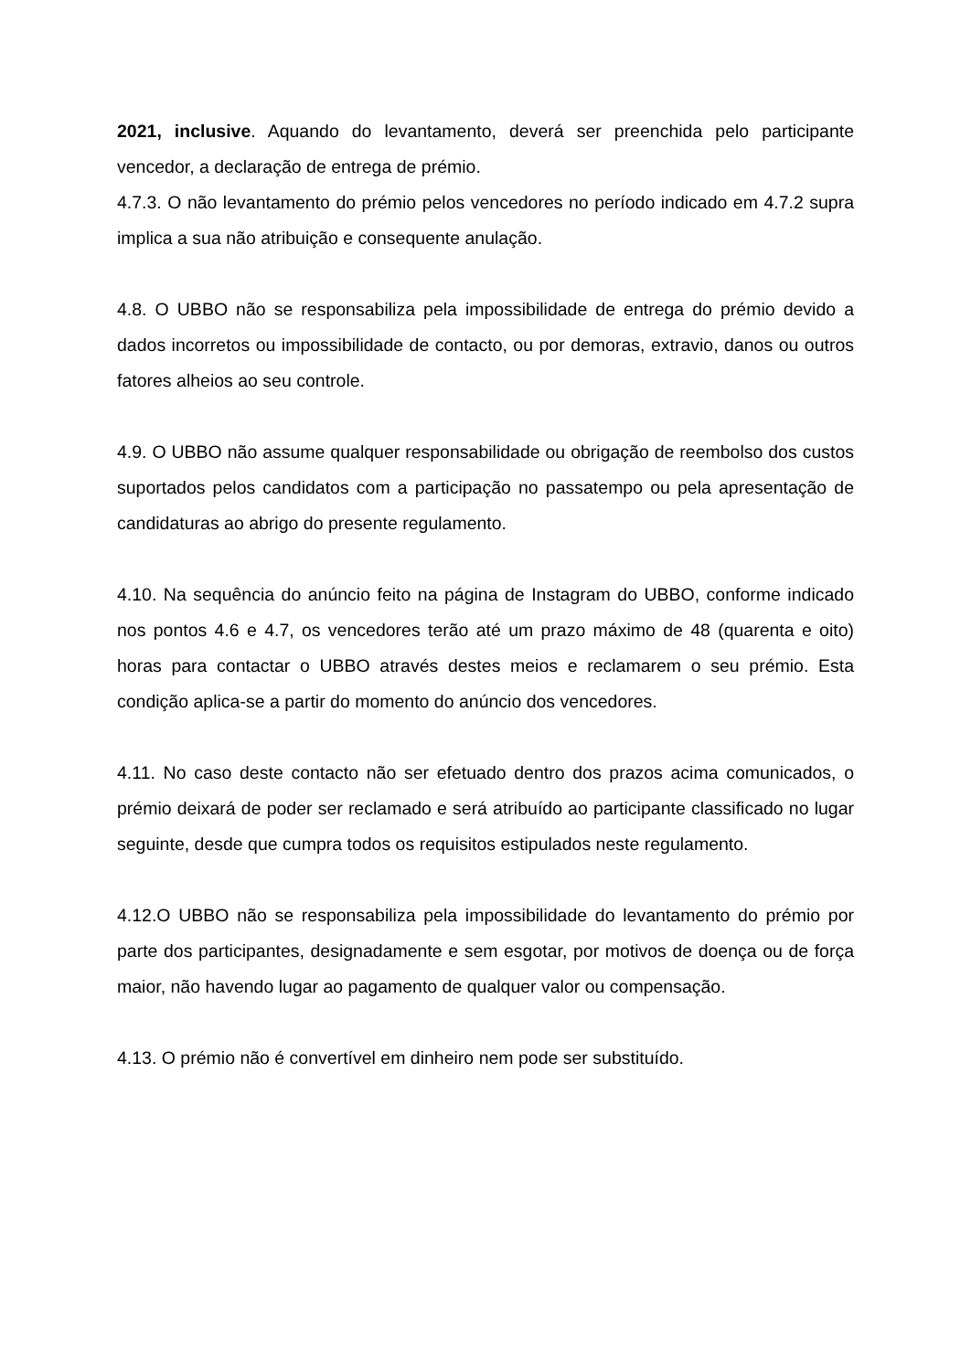2021, inclusive. Aquando do levantamento, deverá ser preenchida pelo participante vencedor, a declaração de entrega de prémio.
4.7.3. O não levantamento do prémio pelos vencedores no período indicado em 4.7.2 supra implica a sua não atribuição e consequente anulação.
4.8. O UBBO não se responsabiliza pela impossibilidade de entrega do prémio devido a dados incorretos ou impossibilidade de contacto, ou por demoras, extravio, danos ou outros fatores alheios ao seu controle.
4.9. O UBBO não assume qualquer responsabilidade ou obrigação de reembolso dos custos suportados pelos candidatos com a participação no passatempo ou pela apresentação de candidaturas ao abrigo do presente regulamento.
4.10. Na sequência do anúncio feito na página de Instagram do UBBO, conforme indicado nos pontos 4.6 e 4.7, os vencedores terão até um prazo máximo de 48 (quarenta e oito) horas para contactar o UBBO através destes meios e reclamarem o seu prémio. Esta condição aplica-se a partir do momento do anúncio dos vencedores.
4.11. No caso deste contacto não ser efetuado dentro dos prazos acima comunicados, o prémio deixará de poder ser reclamado e será atribuído ao participante classificado no lugar seguinte, desde que cumpra todos os requisitos estipulados neste regulamento.
4.12.O UBBO não se responsabiliza pela impossibilidade do levantamento do prémio por parte dos participantes, designadamente e sem esgotar, por motivos de doença ou de força maior, não havendo lugar ao pagamento de qualquer valor ou compensação.
4.13. O prémio não é convertível em dinheiro nem pode ser substituído.